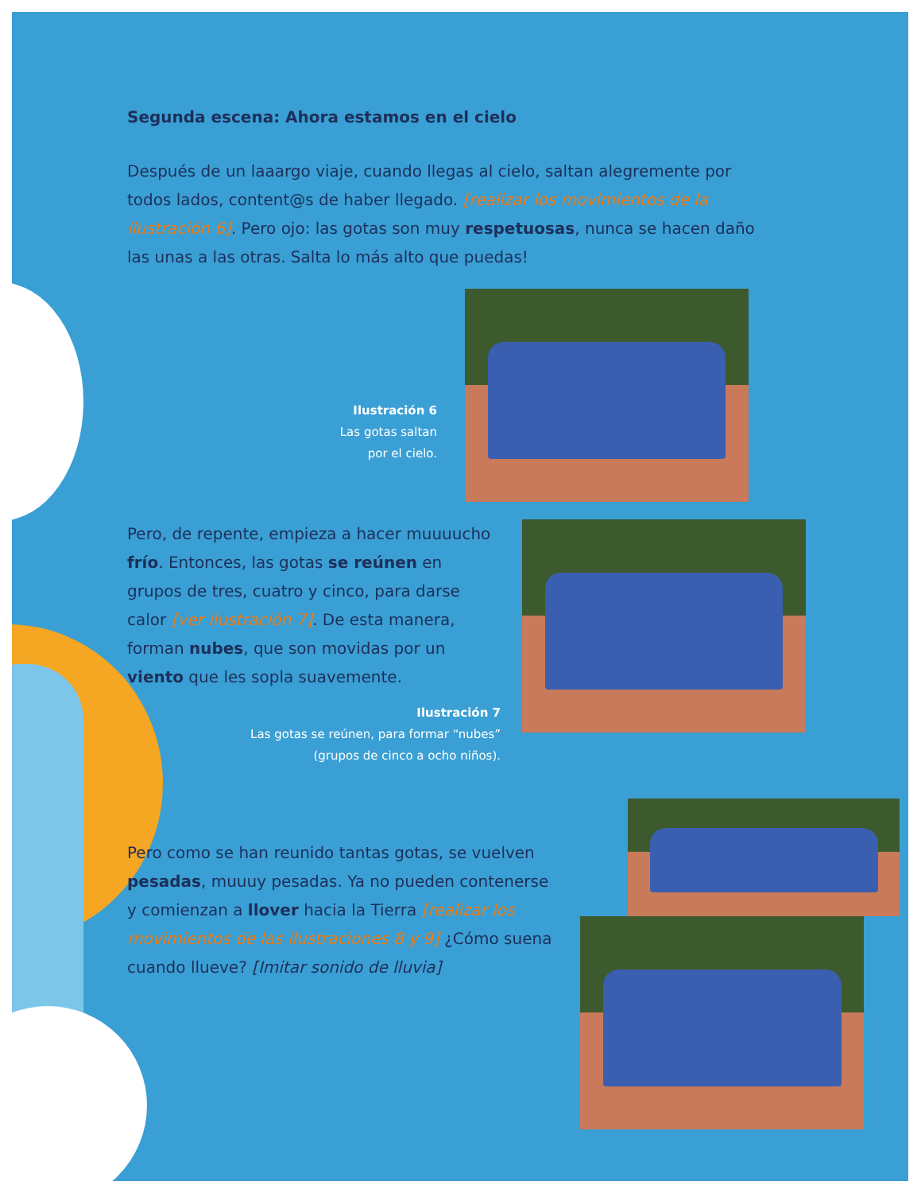Segunda escena: Ahora estamos en el cielo
Después de un laaargo viaje, cuando llegas al cielo, saltan alegremente por todos lados, content@s de haber llegado. [realizar los movimientos de la ilustración 6]. Pero ojo: las gotas son muy respetuosas, nunca se hacen daño las unas a las otras. Salta lo más alto que puedas!
Ilustración 6
Las gotas saltan
por el cielo.
Pero, de repente, empieza a hacer muuuucho frío. Entonces, las gotas se reúnen en grupos de tres, cuatro y cinco, para darse calor [ver ilustración 7]. De esta manera, forman nubes, que son movidas por un viento que les sopla suavemente.
Ilustración 7
Las gotas se reúnen, para formar “nubes”
(grupos de cinco a ocho niños).
Pero como se han reunido tantas gotas, se vuelven pesadas, muuuy pesadas. Ya no pueden contenerse y comienzan a llover hacia la Tierra [realizar los movimientos de las ilustraciones 8 y 9] ¿Cómo suena cuando llueve? [Imitar sonido de lluvia]